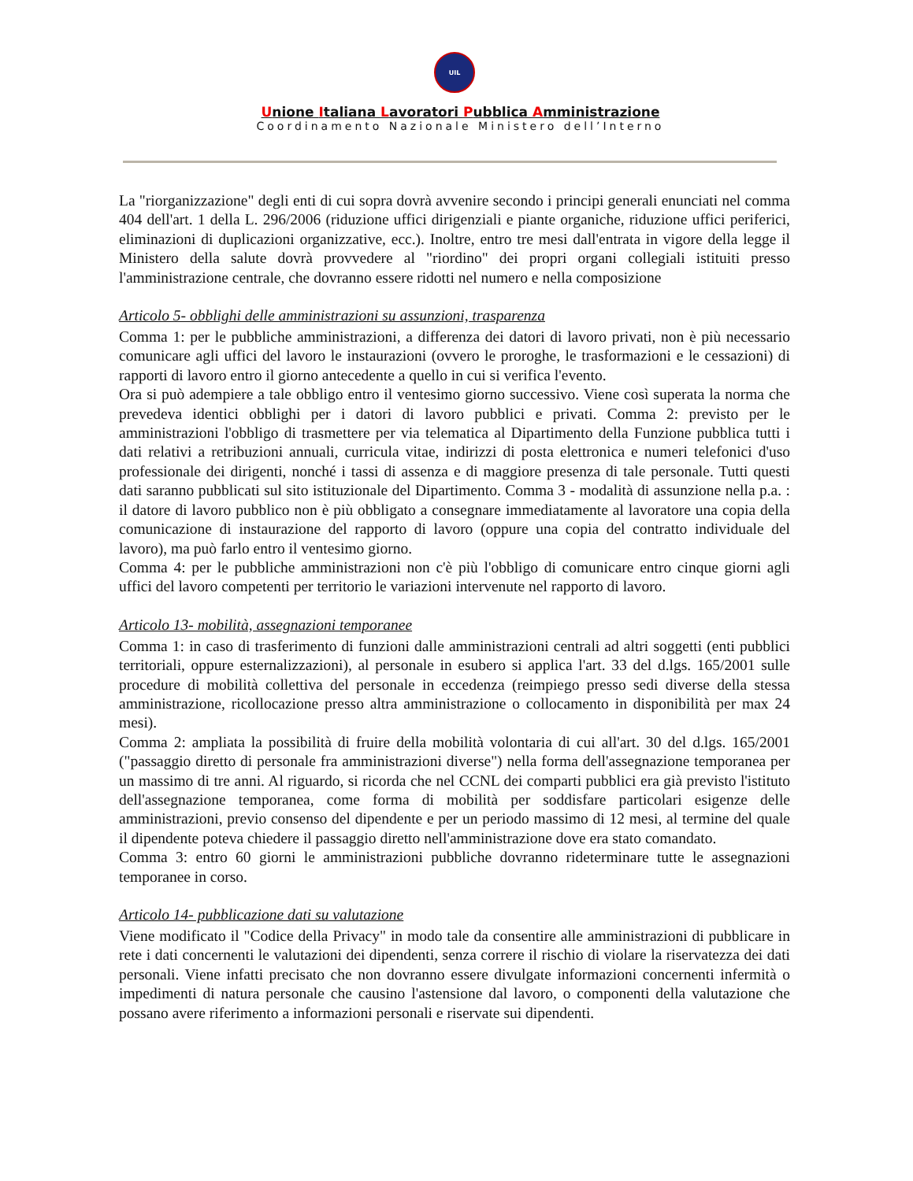UIL
Unione Italiana Lavoratori Pubblica Amministrazione
Coordinamento Nazionale Ministero dell’Interno
La "riorganizzazione" degli enti di cui sopra dovrà avvenire secondo i principi generali enunciati nel comma 404 dell'art. 1 della L. 296/2006 (riduzione uffici dirigenziali e piante organiche, riduzione uffici periferici, eliminazioni di duplicazioni organizzative, ecc.). Inoltre, entro tre mesi dall'entrata in vigore della legge il Ministero della salute dovrà provvedere al "riordino" dei propri organi collegiali istituiti presso l'amministrazione centrale, che dovranno essere ridotti nel numero e nella composizione
Articolo 5- obblighi delle amministrazioni su assunzioni, trasparenza
Comma 1: per le pubbliche amministrazioni, a differenza dei datori di lavoro privati, non è più necessario comunicare agli uffici del lavoro le instaurazioni (ovvero le proroghe, le trasformazioni e le cessazioni) di rapporti di lavoro entro il giorno antecedente a quello in cui si verifica l'evento.
Ora si può adempiere a tale obbligo entro il ventesimo giorno successivo. Viene così superata la norma che prevedeva identici obblighi per i datori di lavoro pubblici e privati. Comma 2: previsto per le amministrazioni l'obbligo di trasmettere per via telematica al Dipartimento della Funzione pubblica tutti i dati relativi a retribuzioni annuali, curricula vitae, indirizzi di posta elettronica e numeri telefonici d'uso professionale dei dirigenti, nonché i tassi di assenza e di maggiore presenza di tale personale. Tutti questi dati saranno pubblicati sul sito istituzionale del Dipartimento. Comma 3 - modalità di assunzione nella p.a. : il datore di lavoro pubblico non è più obbligato a consegnare immediatamente al lavoratore una copia della comunicazione di instaurazione del rapporto di lavoro (oppure una copia del contratto individuale del lavoro), ma può farlo entro il ventesimo giorno.
Comma 4: per le pubbliche amministrazioni non c'è più l'obbligo di comunicare entro cinque giorni agli uffici del lavoro competenti per territorio le variazioni intervenute nel rapporto di lavoro.
Articolo 13- mobilità, assegnazioni temporanee
Comma 1: in caso di trasferimento di funzioni dalle amministrazioni centrali ad altri soggetti (enti pubblici territoriali, oppure esternalizzazioni), al personale in esubero si applica l'art. 33 del d.lgs. 165/2001 sulle procedure di mobilità collettiva del personale in eccedenza (reimpiego presso sedi diverse della stessa amministrazione, ricollocazione presso altra amministrazione o collocamento in disponibilità per max 24 mesi).
Comma 2: ampliata la possibilità di fruire della mobilità volontaria di cui all'art. 30 del d.lgs. 165/2001 ("passaggio diretto di personale fra amministrazioni diverse") nella forma dell'assegnazione temporanea per un massimo di tre anni. Al riguardo, si ricorda che nel CCNL dei comparti pubblici era già previsto l'istituto dell'assegnazione temporanea, come forma di mobilità per soddisfare particolari esigenze delle amministrazioni, previo consenso del dipendente e per un periodo massimo di 12 mesi, al termine del quale il dipendente poteva chiedere il passaggio diretto nell'amministrazione dove era stato comandato.
Comma 3: entro 60 giorni le amministrazioni pubbliche dovranno rideterminare tutte le assegnazioni temporanee in corso.
Articolo 14- pubblicazione dati su valutazione
Viene modificato il "Codice della Privacy" in modo tale da consentire alle amministrazioni di pubblicare in rete i dati concernenti le valutazioni dei dipendenti, senza correre il rischio di violare la riservatezza dei dati personali. Viene infatti precisato che non dovranno essere divulgate informazioni concernenti infermità o impedimenti di natura personale che causino l'astensione dal lavoro, o componenti della valutazione che possano avere riferimento a informazioni personali e riservate sui dipendenti.